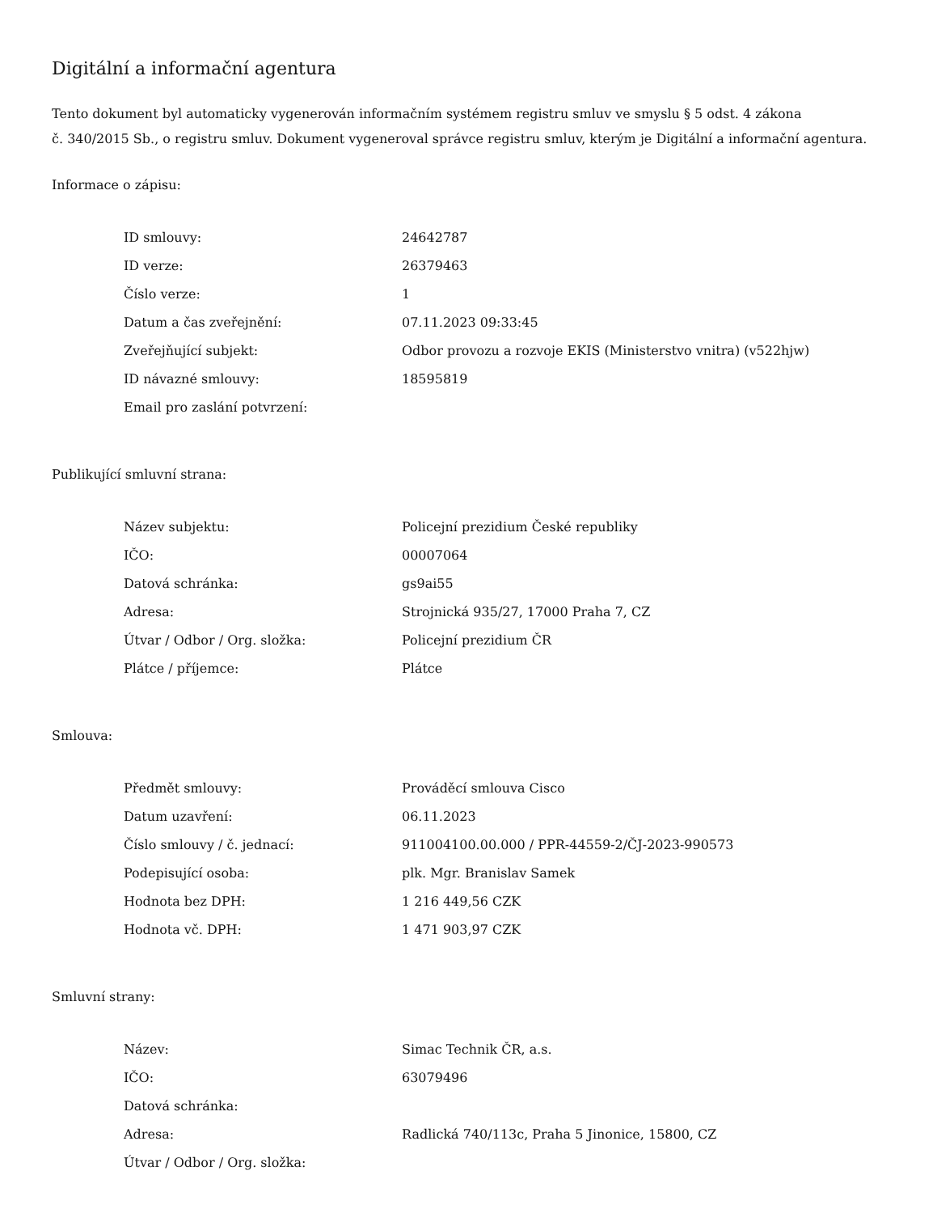Digitální a informační agentura
Tento dokument byl automaticky vygenerován informačním systémem registru smluv ve smyslu § 5 odst. 4 zákona
č. 340/2015 Sb., o registru smluv. Dokument vygeneroval správce registru smluv, kterým je Digitální a informační agentura.
Informace o zápisu:
| ID smlouvy: | 24642787 |
| ID verze: | 26379463 |
| Číslo verze: | 1 |
| Datum a čas zveřejnění: | 07.11.2023 09:33:45 |
| Zveřejňující subjekt: | Odbor provozu a rozvoje EKIS (Ministerstvo vnitra) (v522hjw) |
| ID návazné smlouvy: | 18595819 |
| Email pro zaslání potvrzení: | |
Publikující smluvní strana:
| Název subjektu: | Policejní prezidium České republiky |
| IČO: | 00007064 |
| Datová schránka: | gs9ai55 |
| Adresa: | Strojnická 935/27, 17000 Praha 7, CZ |
| Útvar / Odbor / Org. složka: | Policejní prezidium ČR |
| Plátce / příjemce: | Plátce |
Smlouva:
| Předmět smlouvy: | Prováděcí smlouva Cisco |
| Datum uzavření: | 06.11.2023 |
| Číslo smlouvy / č. jednací: | 911004100.00.000 / PPR-44559-2/ČJ-2023-990573 |
| Podepisující osoba: | plk. Mgr. Branislav Samek |
| Hodnota bez DPH: | 1 216 449,56 CZK |
| Hodnota vč. DPH: | 1 471 903,97 CZK |
Smluvní strany:
| Název: | Simac Technik ČR, a.s. |
| IČO: | 63079496 |
| Datová schránka: | |
| Adresa: | Radlická 740/113c, Praha 5 Jinonice, 15800, CZ |
| Útvar / Odbor / Org. složka: | |